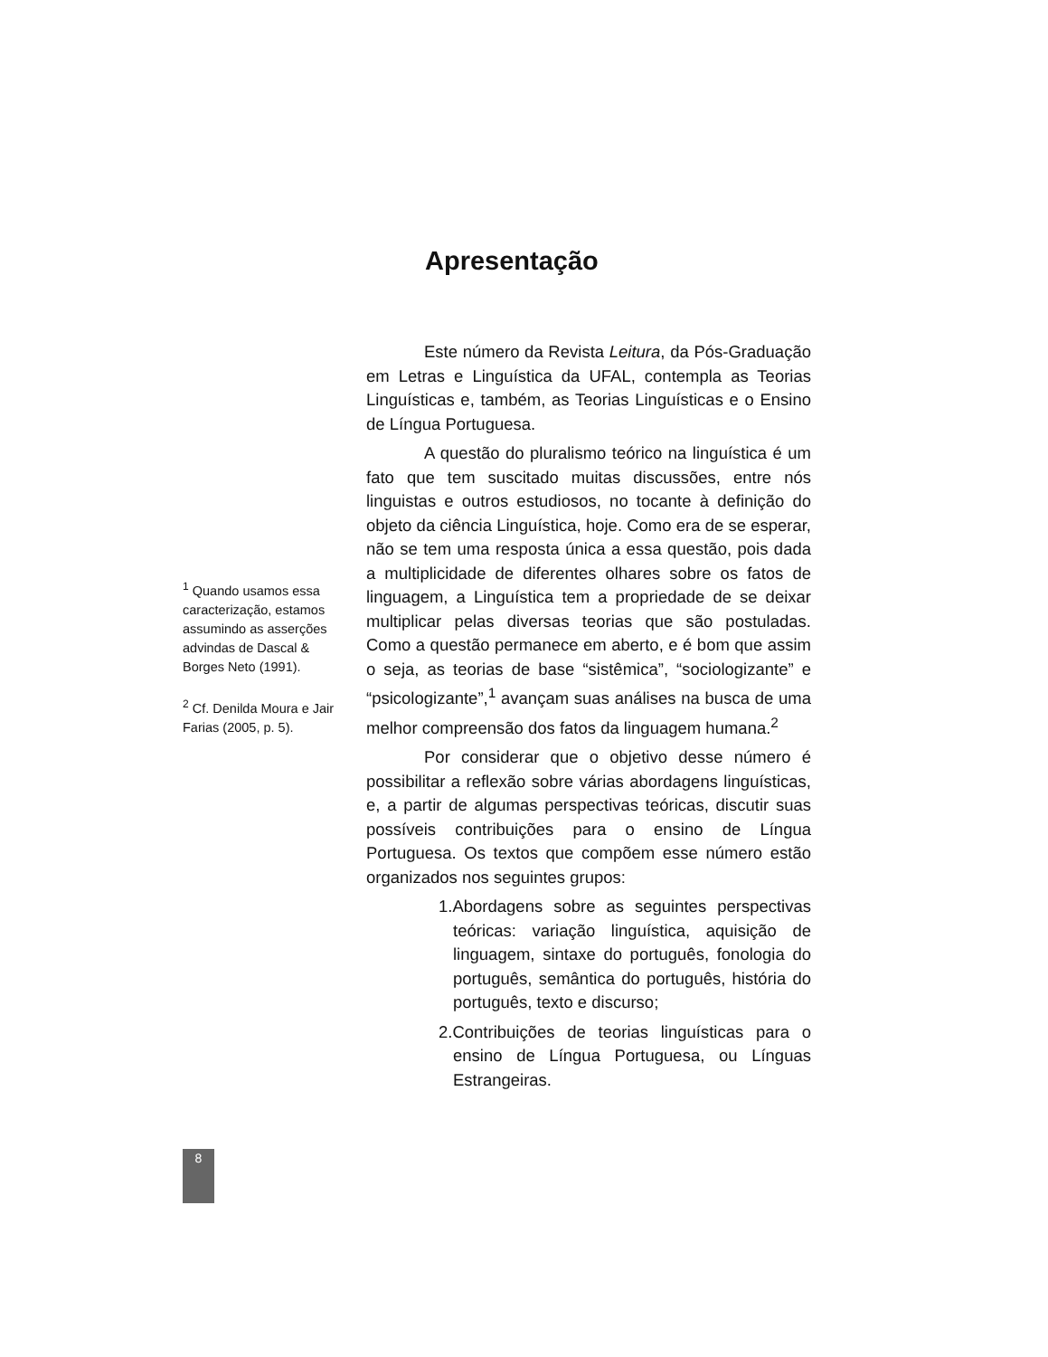Apresentação
<sup>1</sup> Quando usamos essa caracterização, estamos assumindo as asserções advindas de Dascal & Borges Neto (1991).
<sup>2</sup> Cf. Denilda Moura e Jair Farias (2005, p. 5).
Este número da Revista Leitura, da Pós-Graduação em Letras e Linguística da UFAL, contempla as Teorias Linguísticas e, também, as Teorias Linguísticas e o Ensino de Língua Portuguesa.
A questão do pluralismo teórico na linguística é um fato que tem suscitado muitas discussões, entre nós linguistas e outros estudiosos, no tocante à definição do objeto da ciência Linguística, hoje. Como era de se esperar, não se tem uma resposta única a essa questão, pois dada a multiplicidade de diferentes olhares sobre os fatos de linguagem, a Linguística tem a propriedade de se deixar multiplicar pelas diversas teorias que são postuladas. Como a questão permanece em aberto, e é bom que assim o seja, as teorias de base “sistêmica”, “sociologizante” e “psicologizante”,<sup>1</sup> avançam suas análises na busca de uma melhor compreensão dos fatos da linguagem humana.<sup>2</sup>
Por considerar que o objetivo desse número é possibilitar a reflexão sobre várias abordagens linguísticas, e, a partir de algumas perspectivas teóricas, discutir suas possíveis contribuições para o ensino de Língua Portuguesa. Os textos que compõem esse número estão organizados nos seguintes grupos:
1.Abordagens sobre as seguintes perspectivas teóricas: variação linguística, aquisição de linguagem, sintaxe do português, fonologia do português, semântica do português, história do português, texto e discurso;
2.Contribuições de teorias linguísticas para o ensino de Língua Portuguesa, ou Línguas Estrangeiras.
8